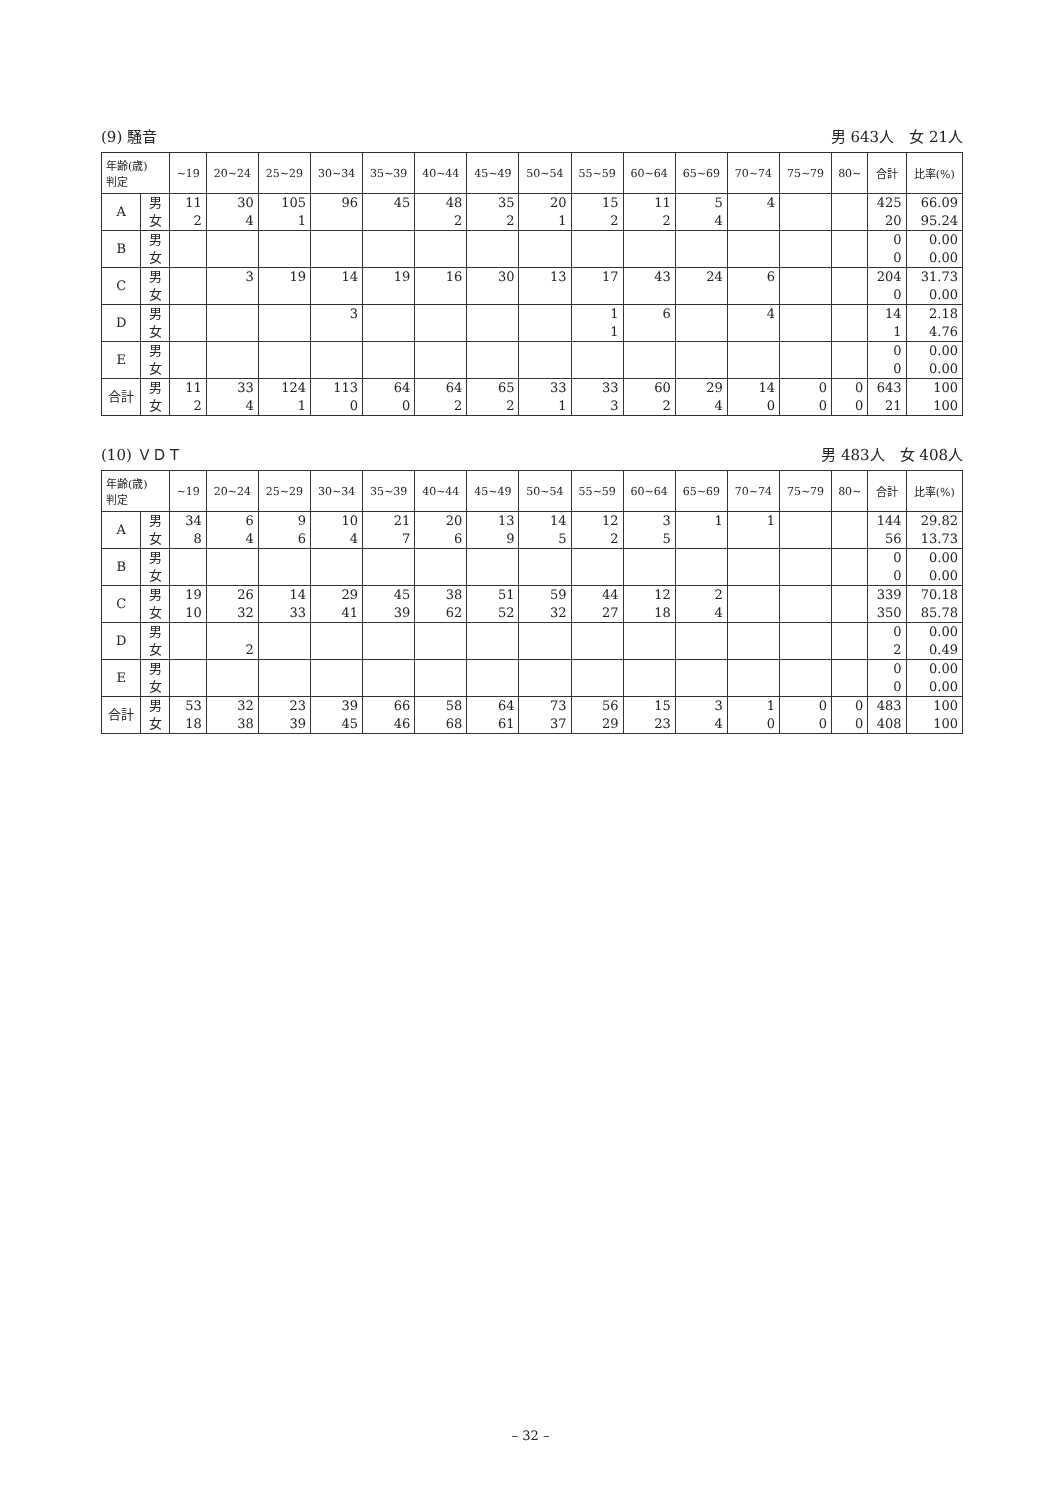(9) 騒音 男 643人　女 21人
| 年齢(歳) 判定 | | ~19 | 20~24 | 25~29 | 30~34 | 35~39 | 40~44 | 45~49 | 50~54 | 55~59 | 60~64 | 65~69 | 70~74 | 75~79 | 80~ | 合計 | 比率(%) |
| --- | --- | --- | --- | --- | --- | --- | --- | --- | --- | --- | --- | --- | --- | --- | --- | --- | --- |
| A | 男 女 | 11 2 | 30 4 | 105 1 | 96 | 45 | 48 2 | 35 2 | 20 1 | 15 2 | 11 2 | 5 4 | 4 | | | 425 20 | 66.09 95.24 |
| B | 男 女 | | | | | | | | | | | | | | | 0 0 | 0.00 0.00 |
| C | 男 女 | | 3 | 19 | 14 | 19 | 16 | 30 | 13 | 17 | 43 | 24 | 6 | | | 204 0 | 31.73 0.00 |
| D | 男 女 | | | | 3 | | | | | 1 1 | 6 | | 4 | | | 14 1 | 2.18 4.76 |
| E | 男 女 | | | | | | | | | | | | | | | 0 0 | 0.00 0.00 |
| 合計 | 男 女 | 11 2 | 33 4 | 124 1 | 113 0 | 64 0 | 64 2 | 65 2 | 33 1 | 33 3 | 60 2 | 29 4 | 14 0 | 0 0 | 0 0 | 643 21 | 100 100 |
(10) ＶＤＴ 男 483人　女 408人
| 年齢(歳) 判定 | | ~19 | 20~24 | 25~29 | 30~34 | 35~39 | 40~44 | 45~49 | 50~54 | 55~59 | 60~64 | 65~69 | 70~74 | 75~79 | 80~ | 合計 | 比率(%) |
| --- | --- | --- | --- | --- | --- | --- | --- | --- | --- | --- | --- | --- | --- | --- | --- | --- | --- |
| A | 男 女 | 34 8 | 6 4 | 9 6 | 10 4 | 21 7 | 20 6 | 13 9 | 14 5 | 12 2 | 3 5 | 1 | 1 | | | 144 56 | 29.82 13.73 |
| B | 男 女 | | | | | | | | | | | | | | | 0 0 | 0.00 0.00 |
| C | 男 女 | 19 10 | 26 32 | 14 33 | 29 41 | 45 39 | 38 62 | 51 52 | 59 32 | 44 27 | 12 18 | 2 4 | | | | 339 350 | 70.18 85.78 |
| D | 男 女 | | 2 | | | | | | | | | | | | | 0 2 | 0.00 0.49 |
| E | 男 女 | | | | | | | | | | | | | | | 0 0 | 0.00 0.00 |
| 合計 | 男 女 | 53 18 | 32 38 | 23 39 | 39 45 | 66 46 | 58 68 | 64 61 | 73 37 | 56 29 | 15 23 | 3 4 | 1 0 | 0 0 | 0 0 | 483 408 | 100 100 |
– 32 –